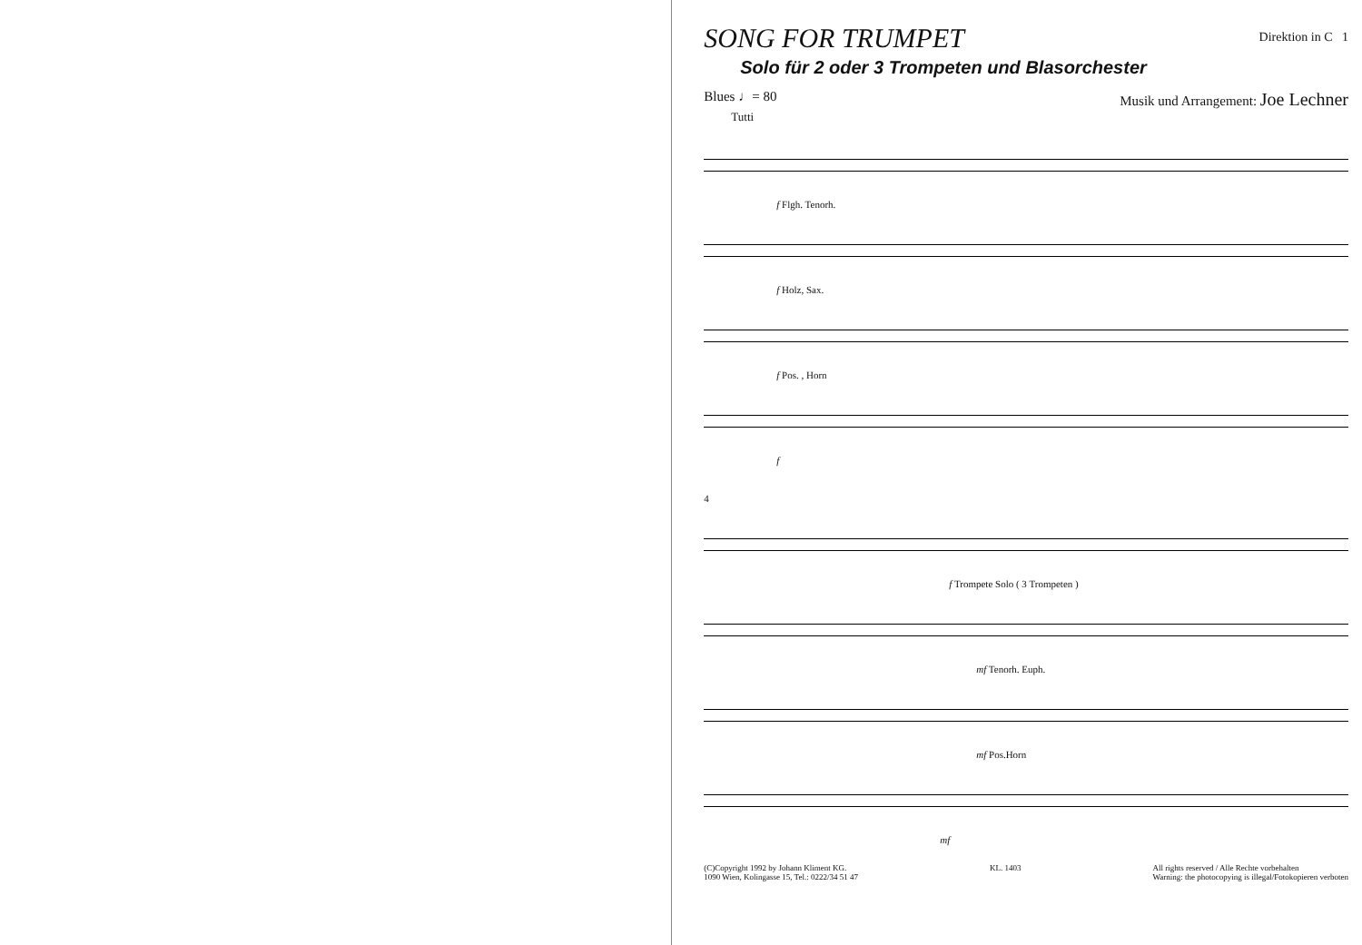SONG FOR TRUMPET
Direktion in C 1
Solo für 2 oder 3 Trompeten und Blasorchester
Blues ♩= 80 Musik und Arrangement: Joe Lechner
Tutti
f Flgh. Tenorh.
f Holz, Sax.
f Pos. , Horn
f
4
f Trompete Solo ( 3 Trompeten )
mf Tenorh. Euph.
mf Pos.Horn
mf
(C)Copyright 1992 by Johann Kliment KG.
1090 Wien, Kolingasse 15, Tel.: 0222/34 51 47 KL. 1403 All rights reserved / Alle Rechte vorbehalten
Warning: the photocopying is illegal/Fotokopieren verboten